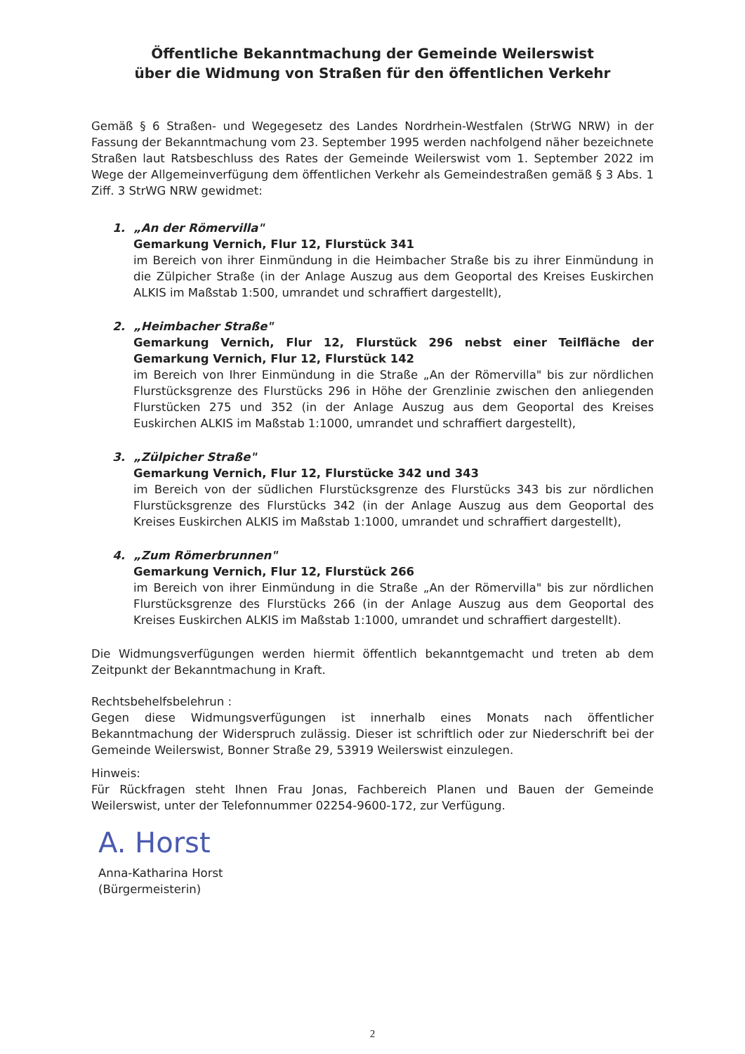Öffentliche Bekanntmachung der Gemeinde Weilerswist
über die Widmung von Straßen für den öffentlichen Verkehr
Gemäß § 6 Straßen- und Wegegesetz des Landes Nordrhein-Westfalen (StrWG NRW) in der Fassung der Bekanntmachung vom 23. September 1995 werden nachfolgend näher bezeichnete Straßen laut Ratsbeschluss des Rates der Gemeinde Weilerswist vom 1. September 2022 im Wege der Allgemeinverfügung dem öffentlichen Verkehr als Gemeindestraßen gemäß § 3 Abs. 1 Ziff. 3 StrWG NRW gewidmet:
1. „An der Römervilla"
Gemarkung Vernich, Flur 12, Flurstück 341
im Bereich von ihrer Einmündung in die Heimbacher Straße bis zu ihrer Einmündung in die Zülpicher Straße (in der Anlage Auszug aus dem Geoportal des Kreises Euskirchen ALKIS im Maßstab 1:500, umrandet und schraffiert dargestellt),
2. „Heimbacher Straße"
Gemarkung Vernich, Flur 12, Flurstück 296 nebst einer Teilfläche der Gemarkung Vernich, Flur 12, Flurstück 142
im Bereich von Ihrer Einmündung in die Straße „An der Römervilla" bis zur nördlichen Flurstücksgrenze des Flurstücks 296 in Höhe der Grenzlinie zwischen den anliegenden Flurstücken 275 und 352 (in der Anlage Auszug aus dem Geoportal des Kreises Euskirchen ALKIS im Maßstab 1:1000, umrandet und schraffiert dargestellt),
3. „Zülpicher Straße"
Gemarkung Vernich, Flur 12, Flurstücke 342 und 343
im Bereich von der südlichen Flurstücksgrenze des Flurstücks 343 bis zur nördlichen Flurstücksgrenze des Flurstücks 342 (in der Anlage Auszug aus dem Geoportal des Kreises Euskirchen ALKIS im Maßstab 1:1000, umrandet und schraffiert dargestellt),
4. „Zum Römerbrunnen"
Gemarkung Vernich, Flur 12, Flurstück 266
im Bereich von ihrer Einmündung in die Straße „An der Römervilla" bis zur nördlichen Flurstücksgrenze des Flurstücks 266 (in der Anlage Auszug aus dem Geoportal des Kreises Euskirchen ALKIS im Maßstab 1:1000, umrandet und schraffiert dargestellt).
Die Widmungsverfügungen werden hiermit öffentlich bekanntgemacht und treten ab dem Zeitpunkt der Bekanntmachung in Kraft.
Rechtsbehelfsbelehrun :
Gegen diese Widmungsverfügungen ist innerhalb eines Monats nach öffentlicher Bekanntmachung der Widerspruch zulässig. Dieser ist schriftlich oder zur Niederschrift bei der Gemeinde Weilerswist, Bonner Straße 29, 53919 Weilerswist einzulegen.
Hinweis:
Für Rückfragen steht Ihnen Frau Jonas, Fachbereich Planen und Bauen der Gemeinde Weilerswist, unter der Telefonnummer 02254-9600-172, zur Verfügung.
A. Horst
Anna-Katharina Horst
(Bürgermeisterin)
2